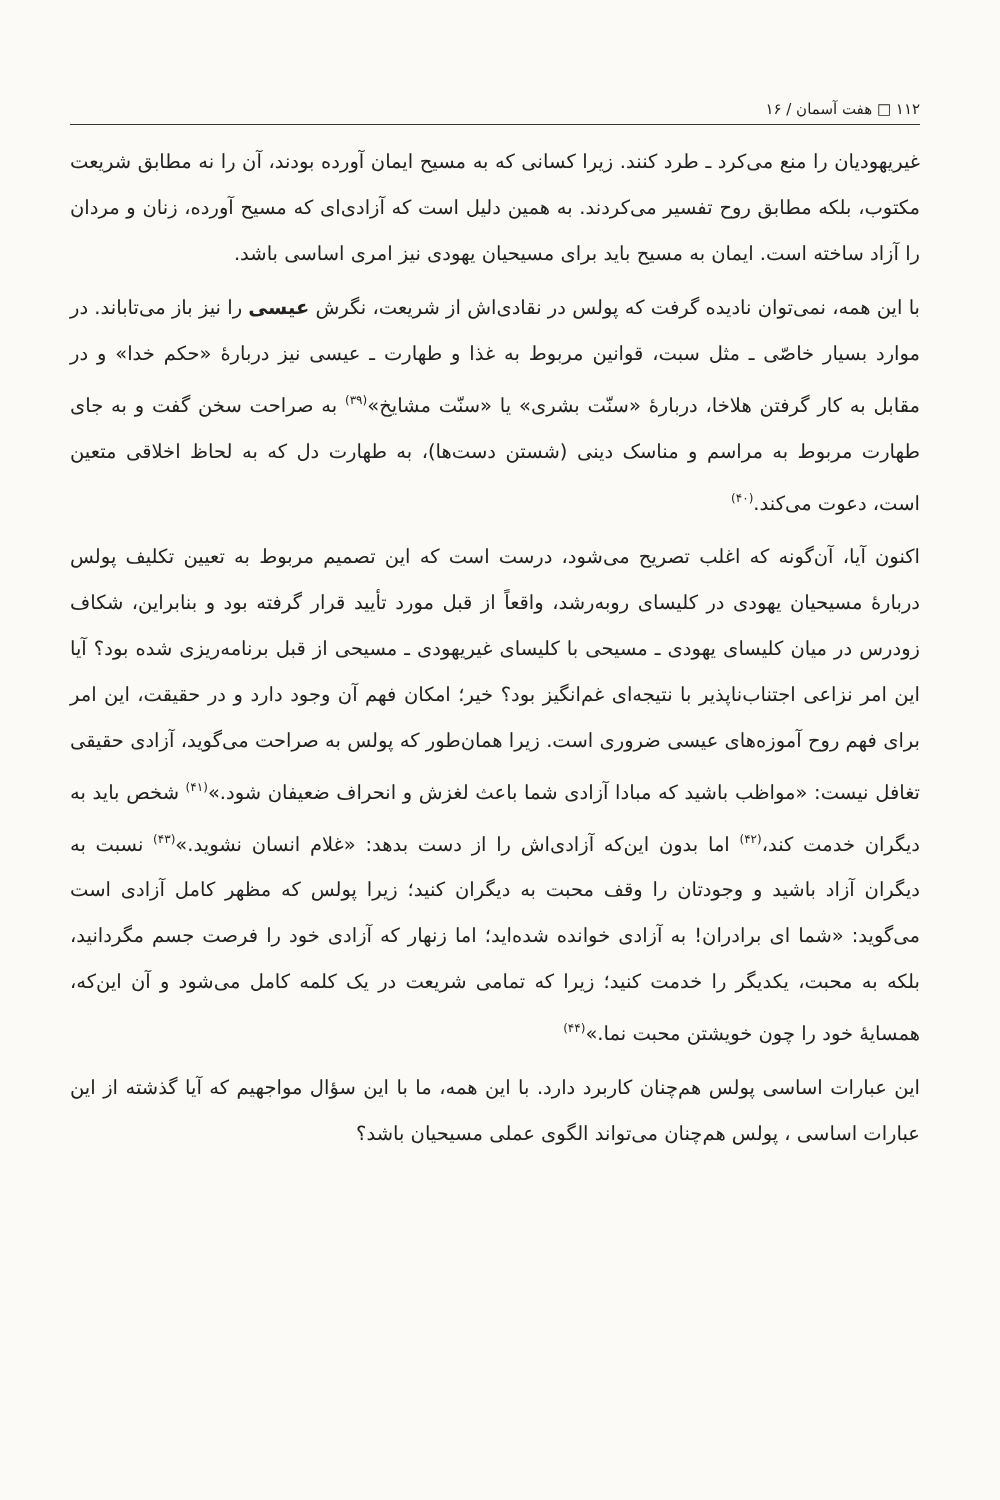۱۱۲ □ هفت آسمان / ۱۶
غیریهودیان را منع می‌کرد ـ طرد کنند. زیرا کسانی که به مسیح ایمان آورده بودند، آن را نه مطابق شریعت مکتوب، بلکه مطابق روح تفسیر می‌کردند. به همین دلیل است که آزادی‌ای که مسیح آورده، زنان و مردان را آزاد ساخته است. ایمان به مسیح باید برای مسیحیان یهودی نیز امری اساسی باشد.
با این همه، نمی‌توان نادیده گرفت که پولس در نقادی‌اش از شریعت، نگرش عیسی را نیز باز می‌تاباند. در موارد بسیار خاصّی ـ مثل سبت، قوانین مربوط به غذا و طهارت ـ عیسی نیز دربارهٔ «حکم خدا» و در مقابل به کار گرفتن هلاخا، دربارهٔ «سنّت بشری» یا «سنّت مشایخ»<sup>(۳۹)</sup> به صراحت سخن گفت و به جای طهارت مربوط به مراسم و مناسک دینی (شستن دست‌ها)، به طهارت دل که به لحاظ اخلاقی متعین است، دعوت می‌کند.<sup>(۴۰)</sup>
اکنون آیا، آن‌گونه که اغلب تصریح می‌شود، درست است که این تصمیم مربوط به تعیین تکلیف پولس دربارهٔ مسیحیان یهودی در کلیسای روبه‌رشد، واقعاً از قبل مورد تأیید قرار گرفته بود و بنابراین، شکاف زودرس در میان کلیسای یهودی ـ مسیحی با کلیسای غیریهودی ـ مسیحی از قبل برنامه‌ریزی شده بود؟ آیا این امر نزاعی اجتناب‌ناپذیر با نتیجه‌ای غم‌انگیز بود؟ خیر؛ امکان فهم آن وجود دارد و در حقیقت، این امر برای فهم روح آموزه‌های عیسی ضروری است. زیرا همان‌طور که پولس به صراحت می‌گوید، آزادی حقیقی تغافل نیست: «مواظب باشید که مبادا آزادی شما باعث لغزش و انحراف ضعیفان شود.»<sup>(۴۱)</sup> شخص باید به دیگران خدمت کند،<sup>(۴۲)</sup> اما بدون این‌که آزادی‌اش را از دست بدهد: «غلام انسان نشوید.»<sup>(۴۳)</sup> نسبت به دیگران آزاد باشید و وجودتان را وقف محبت به دیگران کنید؛ زیرا پولس که مظهر کامل آزادی است می‌گوید: «شما ای برادران! به آزادی خوانده شده‌اید؛ اما زنهار که آزادی خود را فرصت جسم مگردانید، بلکه به محبت، یکدیگر را خدمت کنید؛ زیرا که تمامی شریعت در یک کلمه کامل می‌شود و آن این‌که، همسایهٔ خود را چون خویشتن محبت نما.»<sup>(۴۴)</sup>
این عبارات اساسی پولس هم‌چنان کاربرد دارد. با این همه، ما با این سؤال مواجهیم که آیا گذشته از این عبارات اساسی ، پولس هم‌چنان می‌تواند الگوی عملی مسیحیان باشد؟